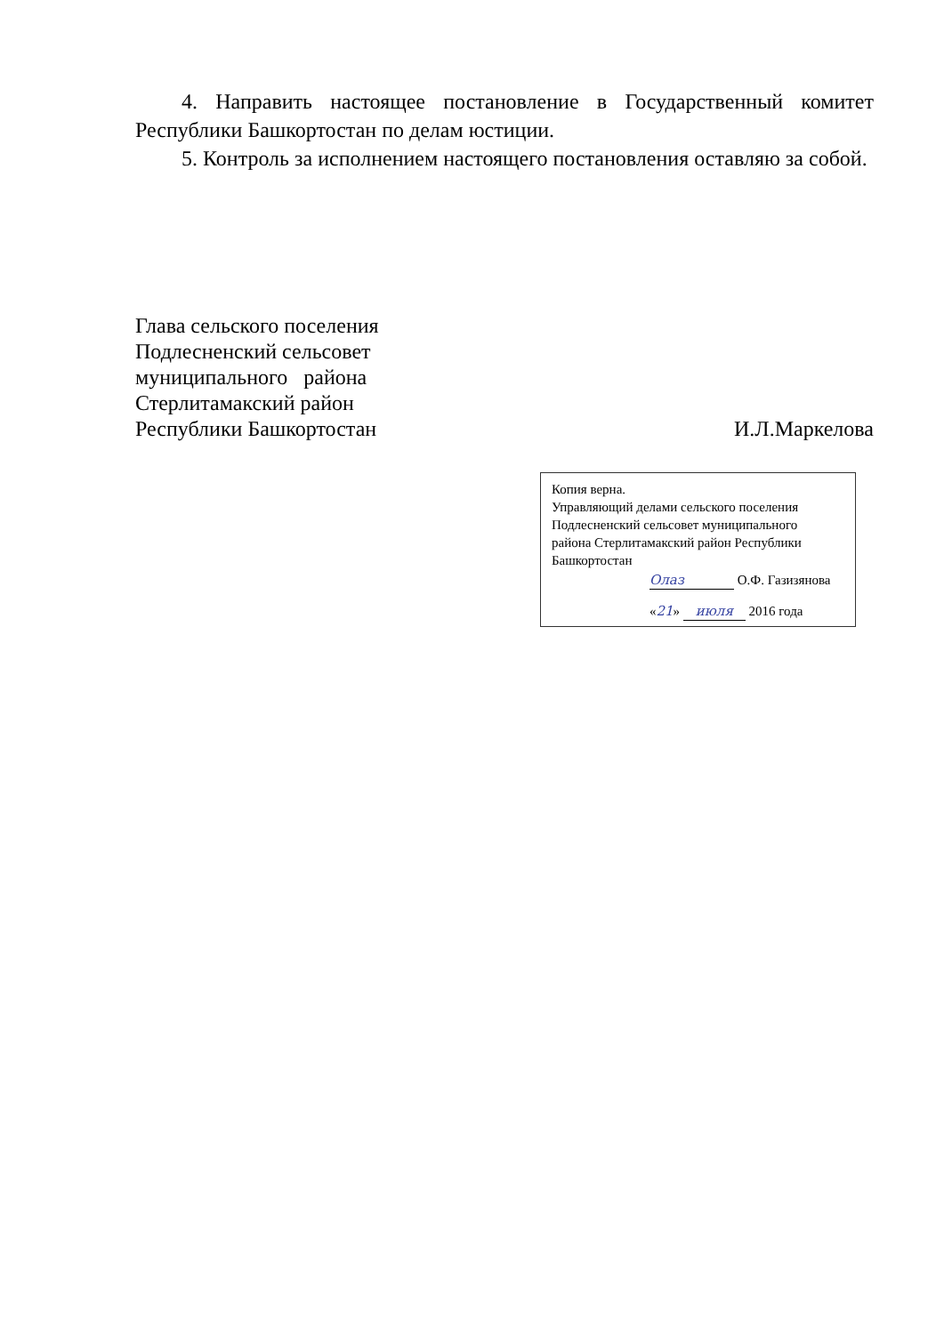4. Направить настоящее постановление в Государственный комитет Республики Башкортостан по делам юстиции.
5. Контроль за исполнением настоящего постановления оставляю за собой.
Глава сельского поселения
Подлесненский сельсовет
муниципального района
Стерлитамакский район
Республики Башкортостан
И.Л.Маркелова
Копия верна.
Управляющий делами сельского поселения
Подлесненский сельсовет муниципального
района Стерлитамакский район Республики
Башкортостан
Олаз О.Ф. Газизянова
«21» июля 2016 года